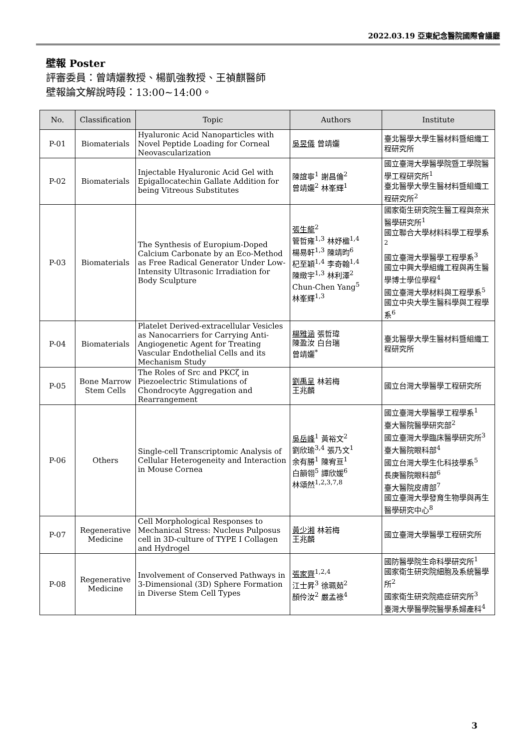2022.03.19 亞東紀念醫院國際會議廳
壁報 Poster
評審委員：曾靖孋教授、楊凱強教授、王禎麒醫師
壁報論文解說時段：13:00~14:00。
| No. | Classification | Topic | Authors | Institute |
| --- | --- | --- | --- | --- |
| P-01 | Biomaterials | Hyaluronic Acid Nanoparticles with Novel Peptide Loading for Corneal Neovascularization | 吳昱儀 曾靖孋 | 臺北醫學大學生醫材料暨組織工程研究所 |
| P-02 | Biomaterials | Injectable Hyaluronic Acid Gel with Epigallocatechin Gallate Addition for being Vitreous Substitutes | 陳誼寧<sup>1</sup> 謝昌倫<sup>2</sup> 曾靖孋<sup>2</sup> 林峯輝<sup>1</sup> | 國立臺灣大學醫學院暨工學院醫學工程研究所<sup>1</sup> 臺北醫學大學生醫材料暨組織工程研究所<sup>2</sup> |
| P-03 | Biomaterials | The Synthesis of Europium-Doped Calcium Carbonate by an Eco-Method as Free Radical Generator Under Low-Intensity Ultrasonic Irradiation for Body Sculpture | 張生龍<sup>2</sup> 管哲雍<sup>1,3</sup> 林妤楹<sup>1,4</sup> 楊易軒<sup>1,3</sup> 陳靖昀<sup>6</sup> 杞至穎<sup>1,4</sup> 李奇翰<sup>1,4</sup> 陳緻宇<sup>1,3</sup> 林利澤<sup>2</sup> Chun-Chen Yang<sup>5</sup> 林峯輝<sup>1,3</sup> | 國家衛生研究院生醫工程與奈米醫學研究所<sup>1</sup> 國立聯合大學材料科學工程學系<sup>2</sup> 國立臺灣大學醫學工程學系<sup>3</sup> 國立中興大學組織工程與再生醫學博士學位學程<sup>4</sup> 國立臺灣大學材料與工程學系<sup>5</sup> 國立中央大學生醫科學與工程學系<sup>6</sup> |
| P-04 | Biomaterials | Platelet Derived-extracellular Vesicles as Nanocarriers for Carrying Anti-Angiogenetic Agent for Treating Vascular Endothelial Cells and its Mechanism Study | 楊雅涵 張哲瑋 陳盈汝 白台瑞 曾靖孋<sup>*</sup> | 臺北醫學大學生醫材料暨組織工程研究所 |
| P-05 | Bone Marrow Stem Cells | The Roles of Src and PKCζ in Piezoelectric Stimulations of Chondrocyte Aggregation and Rearrangement | 劉禹呈 林若梅 王兆麟 | 國立台灣大學醫學工程研究所 |
| P-06 | Others | Single-cell Transcriptomic Analysis of Cellular Heterogeneity and Interaction in Mouse Cornea | 吳岳峰<sup>1</sup> 黃裕文<sup>2</sup> 劉欣瑜<sup>3,4</sup> 張乃文<sup>1</sup> 余有勝<sup>1</sup> 陳宥亘<sup>1</sup> 白韻翎<sup>5</sup> 譚欣媛<sup>6</sup> 林頌然<sup>1,2,3,7,8</sup> | 國立臺灣大學醫學工程學系<sup>1</sup> 臺大醫院醫學研究部<sup>2</sup> 國立臺灣大學臨床醫學研究所<sup>3</sup> 臺大醫院眼科部<sup>4</sup> 國立台灣大學生化科技學系<sup>5</sup> 長庚醫院眼科部<sup>6</sup> 臺大醫院皮膚部<sup>7</sup> 國立臺灣大學發育生物學與再生醫學研究中心<sup>8</sup> |
| P-07 | Regenerative Medicine | Cell Morphological Responses to Mechanical Stress: Nucleus Pulposus cell in 3D-culture of TYPE I Collagen and Hydrogel | 黃少湘 林若梅 王兆麟 | 國立臺灣大學醫學工程研究所 |
| P-08 | Regenerative Medicine | Involvement of Conserved Pathways in 3-Dimensional (3D) Sphere Formation in Diverse Stem Cell Types | 張家齊<sup>1,2,4</sup> 江士昇<sup>3</sup> 徐珮茹<sup>2</sup> 顏伶汝<sup>2</sup> 嚴孟祿<sup>4</sup> | 國防醫學院生命科學研究所<sup>1</sup> 國家衛生研究院細胞及系統醫學所<sup>2</sup> 國家衛生研究院癌症研究所<sup>3</sup> 臺灣大學醫學院醫學系婦產科<sup>4</sup> |
3